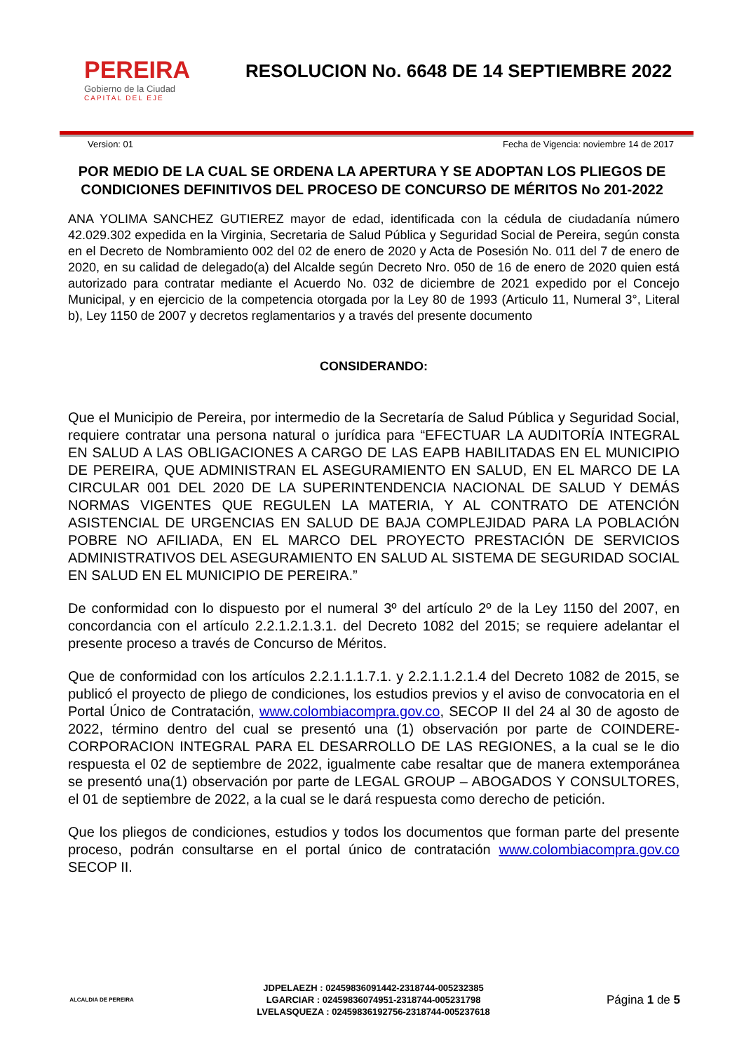PEREIRA
Gobierno de la Ciudad
CAPITAL DEL EJE
RESOLUCION No. 6648 DE 14 SEPTIEMBRE 2022
Version: 01 Fecha de Vigencia: noviembre 14 de 2017
POR MEDIO DE LA CUAL SE ORDENA LA APERTURA Y SE ADOPTAN LOS PLIEGOS DE CONDICIONES DEFINITIVOS DEL PROCESO DE CONCURSO DE MÉRITOS No 201-2022
ANA YOLIMA SANCHEZ GUTIEREZ mayor de edad, identificada con la cédula de ciudadanía número 42.029.302 expedida en la Virginia, Secretaria de Salud Pública y Seguridad Social de Pereira, según consta en el Decreto de Nombramiento 002 del 02 de enero de 2020 y Acta de Posesión No. 011 del 7 de enero de 2020, en su calidad de delegado(a) del Alcalde según Decreto Nro. 050 de 16 de enero de 2020 quien está autorizado para contratar mediante el Acuerdo No. 032 de diciembre de 2021 expedido por el Concejo Municipal, y en ejercicio de la competencia otorgada por la Ley 80 de 1993 (Articulo 11, Numeral 3°, Literal b), Ley 1150 de 2007 y decretos reglamentarios y a través del presente documento
CONSIDERANDO:
Que el Municipio de Pereira, por intermedio de la Secretaría de Salud Pública y Seguridad Social, requiere contratar una persona natural o jurídica para “EFECTUAR LA AUDITORÍA INTEGRAL EN SALUD A LAS OBLIGACIONES A CARGO DE LAS EAPB HABILITADAS EN EL MUNICIPIO DE PEREIRA, QUE ADMINISTRAN EL ASEGURAMIENTO EN SALUD, EN EL MARCO DE LA CIRCULAR 001 DEL 2020 DE LA SUPERINTENDENCIA NACIONAL DE SALUD Y DEMÁS NORMAS VIGENTES QUE REGULEN LA MATERIA, Y AL CONTRATO DE ATENCIÓN ASISTENCIAL DE URGENCIAS EN SALUD DE BAJA COMPLEJIDAD PARA LA POBLACIÓN POBRE NO AFILIADA, EN EL MARCO DEL PROYECTO PRESTACIÓN DE SERVICIOS ADMINISTRATIVOS DEL ASEGURAMIENTO EN SALUD AL SISTEMA DE SEGURIDAD SOCIAL EN SALUD EN EL MUNICIPIO DE PEREIRA.”
De conformidad con lo dispuesto por el numeral 3º del artículo 2º de la Ley 1150 del 2007, en concordancia con el artículo 2.2.1.2.1.3.1. del Decreto 1082 del 2015; se requiere adelantar el presente proceso a través de Concurso de Méritos.
Que de conformidad con los artículos 2.2.1.1.1.7.1. y 2.2.1.1.2.1.4 del Decreto 1082 de 2015, se publicó el proyecto de pliego de condiciones, los estudios previos y el aviso de convocatoria en el Portal Único de Contratación, www.colombiacompra.gov.co, SECOP II del 24 al 30 de agosto de 2022, término dentro del cual se presentó una (1) observación por parte de COINDERE- CORPORACION INTEGRAL PARA EL DESARROLLO DE LAS REGIONES, a la cual se le dio respuesta el 02 de septiembre de 2022, igualmente cabe resaltar que de manera extemporánea se presentó una(1) observación por parte de LEGAL GROUP – ABOGADOS Y CONSULTORES, el 01 de septiembre de 2022, a la cual se le dará respuesta como derecho de petición.
Que los pliegos de condiciones, estudios y todos los documentos que forman parte del presente proceso, podrán consultarse en el portal único de contratación www.colombiacompra.gov.co SECOP II.
ALCALDIA DE PEREIRA
JDPELAEZH : 02459836091442-2318744-005232385
LGARCIAR : 02459836074951-2318744-005231798
LVELASQUEZA : 02459836192756-2318744-005237618
Página 1 de 5